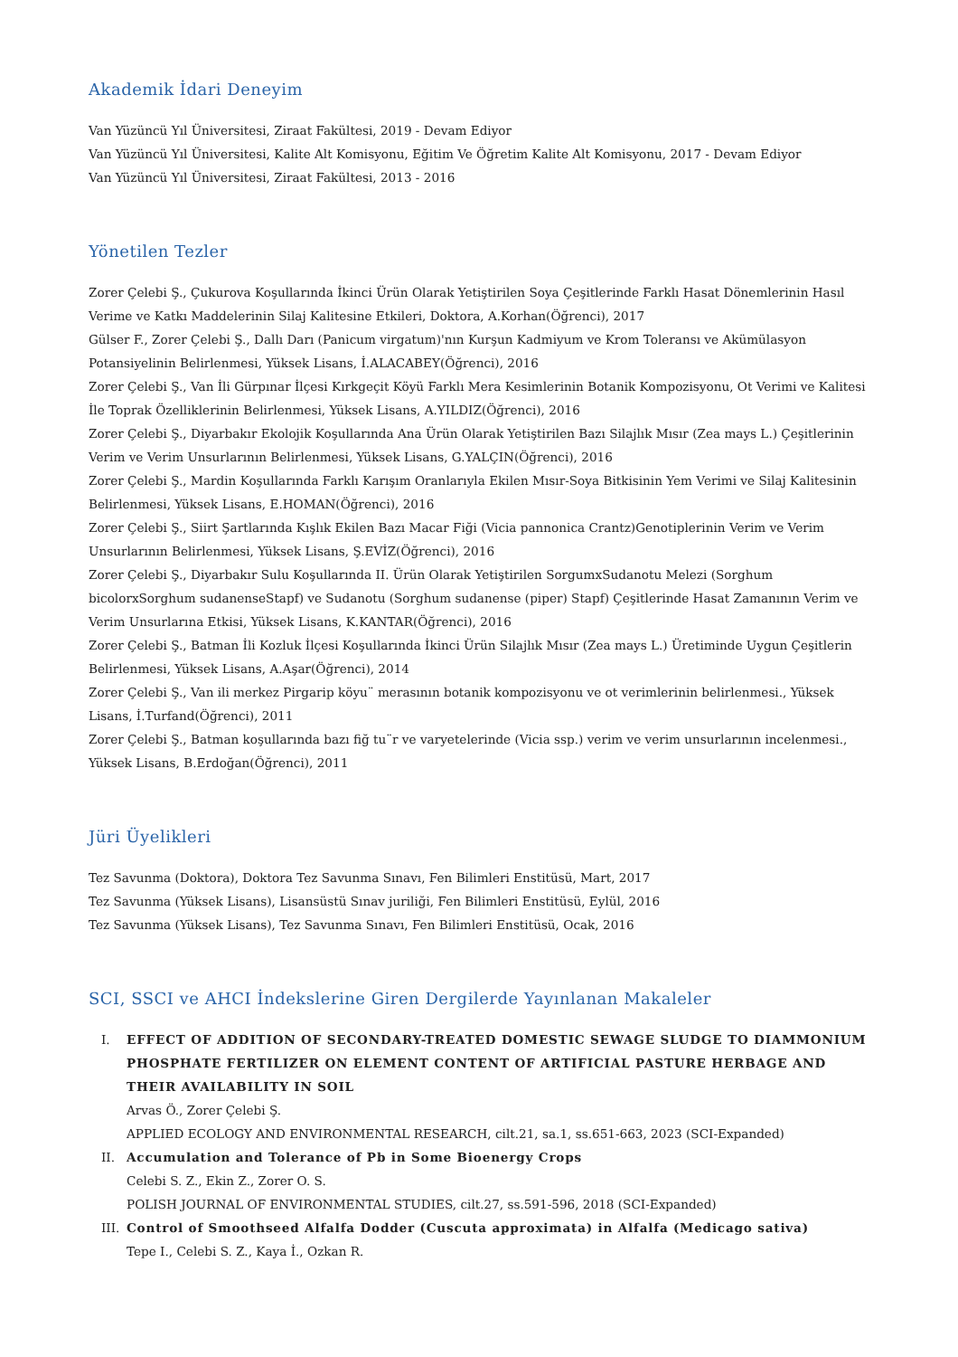Akademik İdari Deneyim
Van Yüzüncü Yıl Üniversitesi, Ziraat Fakültesi, 2019 - Devam Ediyor
Van Yüzüncü Yıl Üniversitesi, Kalite Alt Komisyonu, Eğitim Ve Öğretim Kalite Alt Komisyonu, 2017 - Devam Ediyor
Van Yüzüncü Yıl Üniversitesi, Ziraat Fakültesi, 2013 - 2016
Yönetilen Tezler
Zorer Çelebi Ş., Çukurova Koşullarında İkinci Ürün Olarak Yetiştirilen Soya Çeşitlerinde Farklı Hasat Dönemlerinin Hasıl Verime ve Katkı Maddelerinin Silaj Kalitesine Etkileri, Doktora, A.Korhan(Öğrenci), 2017
Gülser F., Zorer Çelebi Ş., Dallı Darı (Panicum virgatum)'nın Kurşun Kadmiyum ve Krom Toleransı ve Akümülasyon Potansiyelinin Belirlenmesi, Yüksek Lisans, İ.ALACABEY(Öğrenci), 2016
Zorer Çelebi Ş., Van İli Gürpınar İlçesi Kırkgeçit Köyü Farklı Mera Kesimlerinin Botanik Kompozisyonu, Ot Verimi ve Kalitesi İle Toprak Özelliklerinin Belirlenmesi, Yüksek Lisans, A.YILDIZ(Öğrenci), 2016
Zorer Çelebi Ş., Diyarbakır Ekolojik Koşullarında Ana Ürün Olarak Yetiştirilen Bazı Silajlık Mısır (Zea mays L.) Çeşitlerinin Verim ve Verim Unsurlarının Belirlenmesi, Yüksek Lisans, G.YALÇIN(Öğrenci), 2016
Zorer Çelebi Ş., Mardin Koşullarında Farklı Karışım Oranlarıyla Ekilen Mısır-Soya Bitkisinin Yem Verimi ve Silaj Kalitesinin Belirlenmesi, Yüksek Lisans, E.HOMAN(Öğrenci), 2016
Zorer Çelebi Ş., Siirt Şartlarında Kışlık Ekilen Bazı Macar Fiği (Vicia pannonica Crantz)Genotiplerinin Verim ve Verim Unsurlarının Belirlenmesi, Yüksek Lisans, Ş.EVİZ(Öğrenci), 2016
Zorer Çelebi Ş., Diyarbakır Sulu Koşullarında II. Ürün Olarak Yetiştirilen SorgumxSudanotu Melezi (Sorghum bicolorxSorghum sudanenseStapf) ve Sudanotu (Sorghum sudanense (piper) Stapf) Çeşitlerinde Hasat Zamanının Verim ve Verim Unsurlarına Etkisi, Yüksek Lisans, K.KANTAR(Öğrenci), 2016
Zorer Çelebi Ş., Batman İli Kozluk İlçesi Koşullarında İkinci Ürün Silajlık Mısır (Zea mays L.) Üretiminde Uygun Çeşitlerin Belirlenmesi, Yüksek Lisans, A.Aşar(Öğrenci), 2014
Zorer Çelebi Ş., Van ili merkez Pirgarip köyu¨ merasının botanik kompozisyonu ve ot verimlerinin belirlenmesi., Yüksek Lisans, İ.Turfand(Öğrenci), 2011
Zorer Çelebi Ş., Batman koşullarında bazı fiğ tu¨r ve varyetelerinde (Vicia ssp.) verim ve verim unsurlarının incelenmesi., Yüksek Lisans, B.Erdoğan(Öğrenci), 2011
Jüri Üyelikleri
Tez Savunma (Doktora), Doktora Tez Savunma Sınavı, Fen Bilimleri Enstitüsü, Mart, 2017
Tez Savunma (Yüksek Lisans), Lisansüstü Sınav juriliği, Fen Bilimleri Enstitüsü, Eylül, 2016
Tez Savunma (Yüksek Lisans), Tez Savunma Sınavı, Fen Bilimleri Enstitüsü, Ocak, 2016
SCI, SSCI ve AHCI İndekslerine Giren Dergilerde Yayınlanan Makaleler
I. EFFECT OF ADDITION OF SECONDARY-TREATED DOMESTIC SEWAGE SLUDGE TO DIAMMONIUM PHOSPHATE FERTILIZER ON ELEMENT CONTENT OF ARTIFICIAL PASTURE HERBAGE AND THEIR AVAILABILITY IN SOIL
Arvas Ö., Zorer Çelebi Ş.
APPLIED ECOLOGY AND ENVIRONMENTAL RESEARCH, cilt.21, sa.1, ss.651-663, 2023 (SCI-Expanded)
II. Accumulation and Tolerance of Pb in Some Bioenergy Crops
Celebi S. Z., Ekin Z., Zorer O. S.
POLISH JOURNAL OF ENVIRONMENTAL STUDIES, cilt.27, ss.591-596, 2018 (SCI-Expanded)
III. Control of Smoothseed Alfalfa Dodder (Cuscuta approximata) in Alfalfa (Medicago sativa)
Tepe I., Celebi S. Z., Kaya İ., Ozkan R.